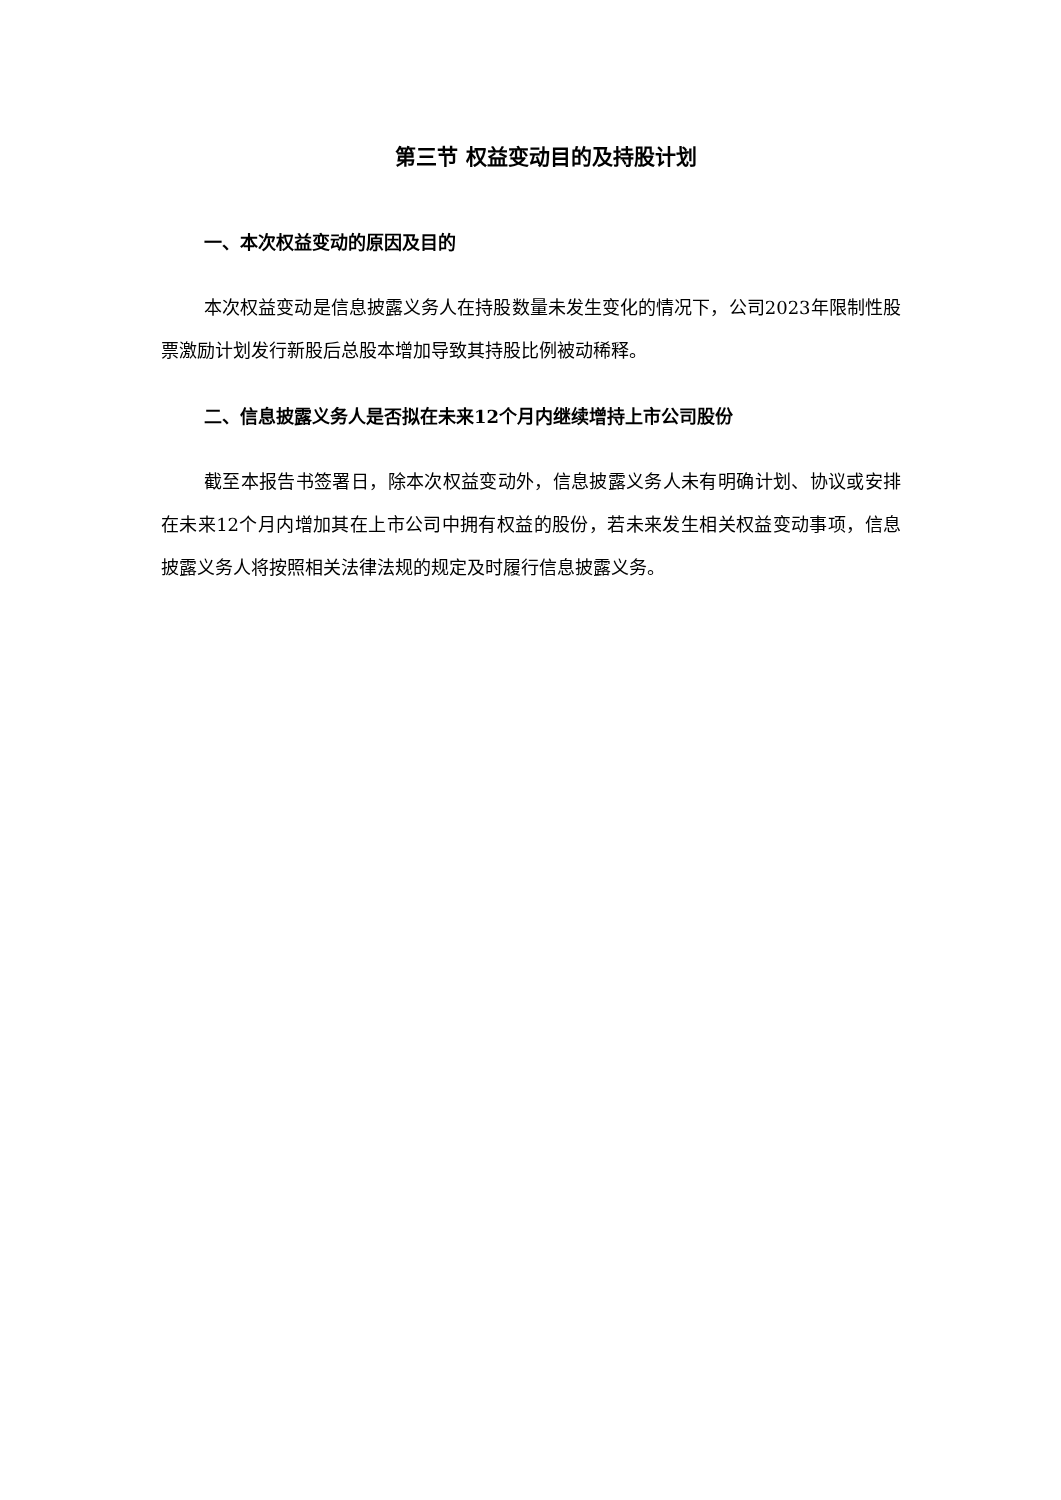第三节 权益变动目的及持股计划
一、本次权益变动的原因及目的
本次权益变动是信息披露义务人在持股数量未发生变化的情况下，公司2023年限制性股票激励计划发行新股后总股本增加导致其持股比例被动稀释。
二、信息披露义务人是否拟在未来12个月内继续增持上市公司股份
截至本报告书签署日，除本次权益变动外，信息披露义务人未有明确计划、协议或安排在未来12个月内增加其在上市公司中拥有权益的股份，若未来发生相关权益变动事项，信息披露义务人将按照相关法律法规的规定及时履行信息披露义务。